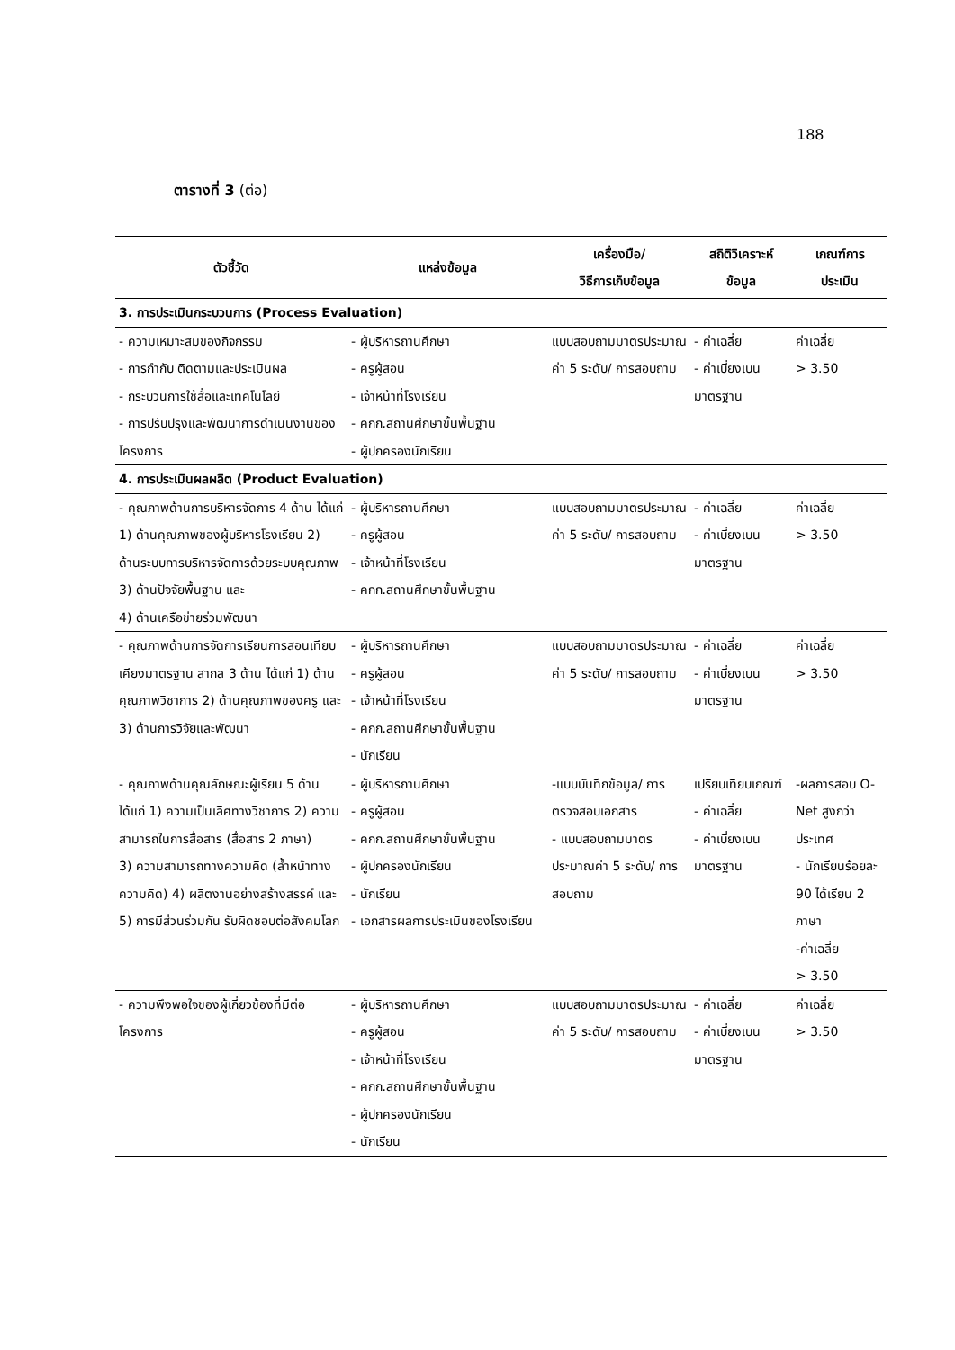188
ตารางที่ 3 (ต่อ)
| ตัวชี้วัด | แหล่งข้อมูล | เครื่องมือ/ วิธีการเก็บข้อมูล | สถิติวิเคราะห์ ข้อมูล | เกณฑ์การ ประเมิน |
| --- | --- | --- | --- | --- |
| 3. การประเมินกระบวนการ (Process Evaluation) | | | | |
| - ความเหมาะสมของกิจกรรม - การกำกับ ติดตามและประเมินผล - กระบวนการใช้สื่อและเทคโนโลยี - การปรับปรุงและพัฒนาการดำเนินงานของโครงการ | - ผู้บริหารถานศึกษา - ครูผู้สอน - เจ้าหน้าที่โรงเรียน - คกก.สถานศึกษาขั้นพื้นฐาน - ผู้ปกครองนักเรียน | แบบสอบถามมาตรประมาณค่า 5 ระดับ/ การสอบถาม | - ค่าเฉลี่ย - ค่าเบี่ยงเบนมาตรฐาน | ค่าเฉลี่ย > 3.50 |
| 4. การประเมินผลผลิต (Product Evaluation) | | | | |
| - คุณภาพด้านการบริหารจัดการ 4 ด้าน ได้แก่ 1) ด้านคุณภาพของผู้บริหารโรงเรียน 2) ด้านระบบการบริหารจัดการด้วยระบบคุณภาพ 3) ด้านปัจจัยพื้นฐาน และ 4) ด้านเครือข่ายร่วมพัฒนา | - ผู้บริหารถานศึกษา - ครูผู้สอน - เจ้าหน้าที่โรงเรียน - คกก.สถานศึกษาขั้นพื้นฐาน | แบบสอบถามมาตรประมาณค่า 5 ระดับ/ การสอบถาม | - ค่าเฉลี่ย - ค่าเบี่ยงเบนมาตรฐาน | ค่าเฉลี่ย > 3.50 |
| - คุณภาพด้านการจัดการเรียนการสอนเทียบเคียงมาตรฐาน สากล 3 ด้าน ได้แก่ 1) ด้านคุณภาพวิชาการ 2) ด้านคุณภาพของครู และ 3) ด้านการวิจัยและพัฒนา | - ผู้บริหารถานศึกษา - ครูผู้สอน - เจ้าหน้าที่โรงเรียน - คกก.สถานศึกษาขั้นพื้นฐาน - นักเรียน | แบบสอบถามมาตรประมาณค่า 5 ระดับ/ การสอบถาม | - ค่าเฉลี่ย - ค่าเบี่ยงเบนมาตรฐาน | ค่าเฉลี่ย > 3.50 |
| - คุณภาพด้านคุณลักษณะผู้เรียน 5 ด้าน ได้แก่ 1) ความเป็นเลิศทางวิชาการ 2) ความสามารถในการสื่อสาร (สื่อสาร 2 ภาษา) 3) ความสามารถทางความคิด (ล้ำหน้าทางความคิด) 4) ผลิตงานอย่างสร้างสรรค์ และ 5) การมีส่วนร่วมกัน รับผิดชอบต่อสังคมโลก | - ผู้บริหารถานศึกษา - ครูผู้สอน - คกก.สถานศึกษาขั้นพื้นฐาน - ผู้ปกครองนักเรียน - นักเรียน - เอกสารผลการประเมินของโรงเรียน | -แบบบันทึกข้อมูล/ การตรวจสอบเอกสาร - แบบสอบถามมาตรประมาณค่า 5 ระดับ/ การสอบถาม | เปรียบเทียบเกณฑ์ - ค่าเฉลี่ย - ค่าเบี่ยงเบนมาตรฐาน | -ผลการสอบ O-Net สูงกว่าประเทศ - นักเรียนร้อยละ 90 ได้เรียน 2 ภาษา -ค่าเฉลี่ย > 3.50 |
| - ความพึงพอใจของผู้เกี่ยวข้องที่มีต่อโครงการ | - ผู้บริหารถานศึกษา - ครูผู้สอน - เจ้าหน้าที่โรงเรียน - คกก.สถานศึกษาขั้นพื้นฐาน - ผู้ปกครองนักเรียน - นักเรียน | แบบสอบถามมาตรประมาณค่า 5 ระดับ/ การสอบถาม | - ค่าเฉลี่ย - ค่าเบี่ยงเบนมาตรฐาน | ค่าเฉลี่ย > 3.50 |